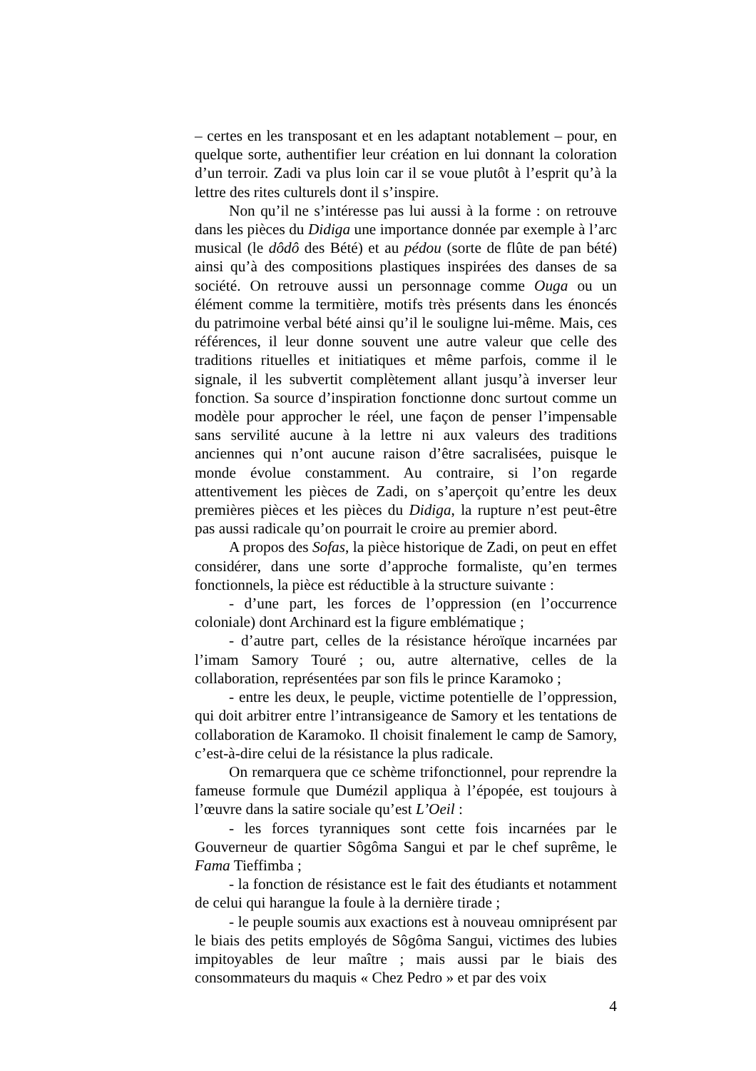– certes en les transposant et en les adaptant notablement – pour, en quelque sorte, authentifier leur création en lui donnant la coloration d’un terroir. Zadi va plus loin car il se voue plutôt à l’esprit qu’à la lettre des rites culturels dont il s’inspire.
Non qu’il ne s’intéresse pas lui aussi à la forme : on retrouve dans les pièces du Didiga une importance donnée par exemple à l’arc musical (le dôdô des Bété) et au pédou (sorte de flûte de pan bété) ainsi qu’à des compositions plastiques inspirées des danses de sa société. On retrouve aussi un personnage comme Ouga ou un élément comme la termitière, motifs très présents dans les énoncés du patrimoine verbal bété ainsi qu’il le souligne lui-même. Mais, ces références, il leur donne souvent une autre valeur que celle des traditions rituelles et initiatiques et même parfois, comme il le signale, il les subvertit complètement allant jusqu’à inverser leur fonction. Sa source d’inspiration fonctionne donc surtout comme un modèle pour approcher le réel, une façon de penser l’impensable sans servilité aucune à la lettre ni aux valeurs des traditions anciennes qui n’ont aucune raison d’être sacralisées, puisque le monde évolue constamment. Au contraire, si l’on regarde attentivement les pièces de Zadi, on s’aperçoit qu’entre les deux premières pièces et les pièces du Didiga, la rupture n’est peut-être pas aussi radicale qu’on pourrait le croire au premier abord.
A propos des Sofas, la pièce historique de Zadi, on peut en effet considérer, dans une sorte d’approche formaliste, qu’en termes fonctionnels, la pièce est réductible à la structure suivante :
- d’une part, les forces de l’oppression (en l’occurrence coloniale) dont Archinard est la figure emblématique ;
- d’autre part, celles de la résistance héroïque incarnées par l’imam Samory Touré ; ou, autre alternative, celles de la collaboration, représentées par son fils le prince Karamoko ;
- entre les deux, le peuple, victime potentielle de l’oppression, qui doit arbitrer entre l’intransigeance de Samory et les tentations de collaboration de Karamoko. Il choisit finalement le camp de Samory, c’est-à-dire celui de la résistance la plus radicale.
On remarquera que ce schème trifonctionnel, pour reprendre la fameuse formule que Dumézil appliqua à l’épopée, est toujours à l’œuvre dans la satire sociale qu’est L’Oeil :
- les forces tyranniques sont cette fois incarnées par le Gouverneur de quartier Sôgôma Sangui et par le chef suprême, le Fama Tieffimba ;
- la fonction de résistance est le fait des étudiants et notamment de celui qui harangue la foule à la dernière tirade ;
- le peuple soumis aux exactions est à nouveau omniprésent par le biais des petits employés de Sôgôma Sangui, victimes des lubies impitoyables de leur maître ; mais aussi par le biais des consommateurs du maquis « Chez Pedro » et par des voix
4